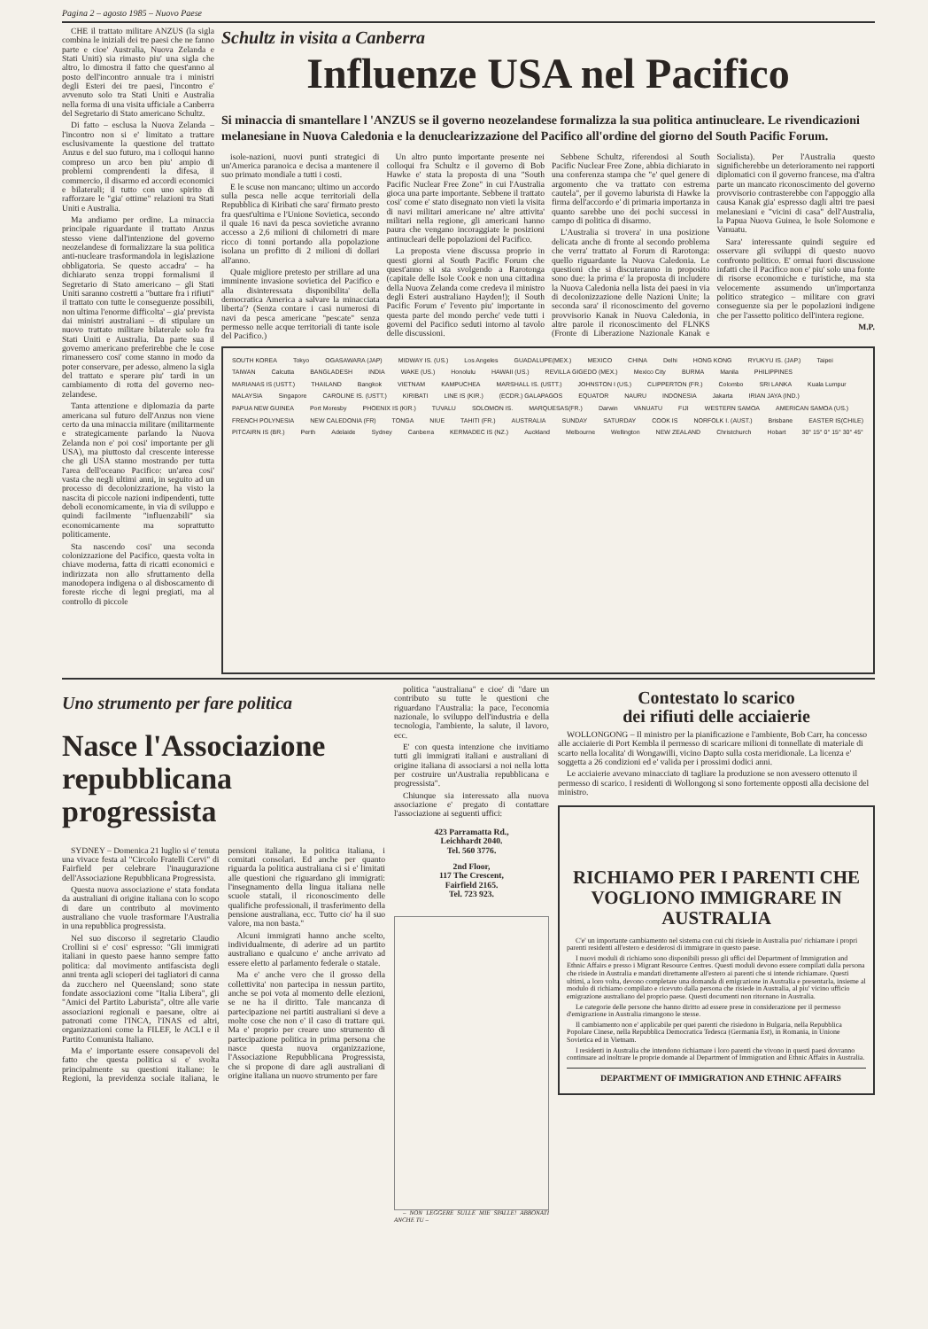Pagina 2 – agosto 1985 – Nuovo Paese
CHE il trattato militare ANZUS (la sigla combina le iniziali dei tre paesi che ne fanno parte e cioe' Australia, Nuova Zelanda e Stati Uniti) sia rimasto piu' una sigla che altro, lo dimostra il fatto che quest'anno al posto dell'incontro annuale tra i ministri degli Esteri dei tre paesi, l'incontro e' avvenuto solo tra Stati Uniti e Australia nella forma di una visita ufficiale a Canberra del Segretario di Stato americano Schultz.
Di fatto – esclusa la Nuova Zelanda – l'incontro non si e' limitato a trattare esclusivamente la questione del trattato Anzus e del suo futuro, ma i colloqui hanno compreso un arco ben piu' ampio di problemi comprendenti la difesa, il commercio, il disarmo ed accordi economici e bilaterali; il tutto con uno spirito di rafforzare le "gia' ottime" relazioni tra Stati Uniti e Australia.
Ma andiamo per ordine. La minaccia principale riguardante il trattato Anzus stesso viene dall'intenzione del governo neozelandese di formalizzare la sua politica anti-nucleare trasformandola in legislazione obbligatoria. Se questo accadra' – ha dichiarato senza troppi formalismi il Segretario di Stato americano – gli Stati Uniti saranno costretti a "buttare fra i rifiuti" il trattato con tutte le conseguenze possibili, non ultima l'enorme difficolta' – gia' prevista dai ministri australiani – di stipulare un nuovo trattato militare bilaterale solo fra Stati Uniti e Australia. Da parte sua il governo americano preferirebbe che le cose rimanessero cosi' come stanno in modo da poter conservare, per adesso, almeno la sigla del trattato e sperare piu' tardi in un cambiamento di rotta del governo neo-zelandese.
Tanta attenzione e diplomazia da parte americana sul futuro dell'Anzus non viene certo da una minaccia militare (militarmente e strategicamente parlando la Nuova Zelanda non e' poi cosi' importante per gli USA), ma piuttosto dal crescente interesse che gli USA stanno mostrando per tutta l'area dell'oceano Pacifico: un'area cosi' vasta che negli ultimi anni, in seguito ad un processo di decolonizzazione, ha visto la nascita di piccole nazioni indipendenti, tutte deboli economicamente, in via di sviluppo e quindi facilmente "influenzabili" sia economicamente ma soprattutto politicamente.
Sta nascendo cosi' una seconda colonizzazione del Pacifico, questa volta in chiave moderna, fatta di ricatti economici e indirizzata non allo sfruttamento della manodopera indigena o al disboscamento di foreste ricche di legni pregiati, ma al controllo di piccole
Schultz in visita a Canberra
Influenze USA nel Pacifico
Si minaccia di smantellare l 'ANZUS se il governo neozelandese formalizza la sua politica antinucleare. Le rivendicazioni melanesiane in Nuova Caledonia e la denuclearizzazione del Pacifico all'ordine del giorno del South Pacific Forum.
isole-nazioni, nuovi punti strategici di un'America paranoica e decisa a mantenere il suo primato mondiale a tutti i costi.
E le scuse non mancano; ultimo un accordo sulla pesca nelle acque territoriali della Repubblica di Kiribati che sara' firmato presto fra quest'ultima e l'Unione Sovietica, secondo il quale 16 navi da pesca sovietiche avranno accesso a 2,6 milioni di chilometri di mare ricco di tonni portando alla popolazione isolana un profitto di 2 milioni di dollari all'anno.
Quale migliore pretesto per strillare ad una imminente invasione sovietica del Pacifico e alla disinteressata disponibilita' della democratica America a salvare la minacciata liberta'? (Senza contare i casi numerosi di navi da pesca americane "pescate" senza permesso nelle acque territoriali di tante isole del Pacifico.)
Un altro punto importante presente nei colloqui fra Schultz e il governo di Bob Hawke e' stata la proposta di una "South Pacific Nuclear Free Zone" in cui l'Australia gioca una parte importante. Sebbene il trattato cosi' come e' stato disegnato non vieti la visita di navi militari americane ne' altre attivita' militari nella regione, gli americani hanno paura che vengano incoraggiate le posizioni antinucleari delle popolazioni del Pacifico.
La proposta viene discussa proprio in questi giorni al South Pacific Forum che quest'anno si sta svolgendo a Rarotonga (capitale delle Isole Cook e non una cittadina della Nuova Zelanda come credeva il ministro degli Esteri australiano Hayden!); il South Pacific Forum e' l'evento piu' importante in questa parte del mondo perche' vede tutti i governi del Pacifico seduti intorno al tavolo delle discussioni.
Sebbene Schultz, riferendosi al South Pacific Nuclear Free Zone, abbia dichiarato in una conferenza stampa che "e' quel genere di argomento che va trattato con estrema cautela", per il governo laburista di Hawke la firma dell'accordo e' di primaria importanza in quanto sarebbe uno dei pochi successi in campo di politica di disarmo.
L'Australia si trovera' in una posizione delicata anche di fronte al secondo problema che verra' trattato al Forum di Rarotonga: quello riguardante la Nuova Caledonia. Le questioni che si discuteranno in proposito sono due: la prima e' la proposta di includere la Nuova Caledonia nella lista dei paesi in via di decolonizzazione delle Nazioni Unite; la seconda sara' il riconoscimento del governo provvisorio Kanak in Nuova Caledonia, in altre parole il riconoscimento del FLNKS (Fronte di Liberazione Nazionale Kanak e Socialista). Per l'Australia questo significherebbe un deterioramento nei rapporti diplomatici con il governo francese, ma d'altra parte un mancato riconoscimento del governo provvisorio contrasterebbe con l'appoggio alla causa Kanak gia' espresso dagli altri tre paesi melanesiani e "vicini di casa" dell'Australia, la Papua Nuova Guinea, le Isole Solomone e Vanuatu.
Sara' interessante quindi seguire ed osservare gli sviluppi di questo nuovo confronto politico. E' ormai fuori discussione infatti che il Pacifico non e' piu' solo una fonte di risorse economiche e turistiche, ma sta velocemente assumendo un'importanza politico strategico – militare con gravi conseguenze sia per le popolazioni indigene che per l'assetto politico dell'intera regione.
M.P.
SOUTH KOREA Tokyo OGASAWARA (JAP) MIDWAY IS. (US.) Los Angeles GUADALUPE(MEX.) MEXICO CHINA Delhi HONG KONG RYUKYU IS. (JAP.) Taipei TAIWAN Calcutta BANGLADESH INDIA WAKE (US.) Honolulu HAWAII (US.) REVILLA GIGEDO (MEX.) Mexico City BURMA Manila PHILIPPINES MARIANAS IS (USTT.) THAILAND Bangkok VIETNAM KAMPUCHEA MARSHALL IS. (USTT.) JOHNSTON I (US.) CLIPPERTON (FR.) Colombo SRI LANKA Kuala Lumpur MALAYSIA Singapore CAROLINE IS. (USTT.) KIRIBATI LINE IS (KIR.) (ECDR.) GALAPAGOS EQUATOR NAURU INDONESIA Jakarta IRIAN JAYA (IND.) PAPUA NEW GUINEA Port Moresby PHOENIX IS (KIR.) TUVALU SOLOMON IS. MARQUESAS(FR.) Darwin VANUATU FIJI WESTERN SAMOA AMERICAN SAMOA (US.) FRENCH POLYNESIA NEW CALEDONIA (FR) TONGA NIUE TAHITI (FR.) AUSTRALIA SUNDAY SATURDAY COOK IS NORFOLK I. (AUST.) Brisbane EASTER IS(CHILE) PITCAIRN IS (BR.) Perth Adelaide Sydney Canberra KERMADEC IS (NZ.) Auckland Melbourne Wellington NEW ZEALAND Christchurch Hobart 30° 15° 0° 15° 30° 45°
Uno strumento per fare politica
Nasce l'Associazione repubblicana progressista
SYDNEY – Domenica 21 luglio si e' tenuta una vivace festa al "Circolo Fratelli Cervi" di Fairfield per celebrare l'inaugurazione dell'Associazione Repubblicana Progressista.
Questa nuova associazione e' stata fondata da australiani di origine italiana con lo scopo di dare un contributo al movimento australiano che vuole trasformare l'Australia in una repubblica progressista.
Nel suo discorso il segretario Claudio Crollini si e' cosi' espresso: "Gli immigrati italiani in questo paese hanno sempre fatto politica: dal movimento antifascista degli anni trenta agli scioperi dei tagliatori di canna da zucchero nel Queensland; sono state fondate associazioni come "Italia Libera", gli "Amici del Partito Laburista", oltre alle varie associazioni regionali e paesane, oltre ai patronati come l'INCA, l'INAS ed altri, organizzazioni come la FILEF, le ACLI e il Partito Comunista Italiano.
Ma e' importante essere consapevoli del fatto che questa politica si e' svolta principalmente su questioni italiane: le Regioni, la previdenza sociale italiana, le pensioni italiane, la politica italiana, i comitati consolari. Ed anche per quanto riguarda la politica australiana ci si e' limitati alle questioni che riguardano gli immigrati: l'insegnamento della lingua italiana nelle scuole statali, il riconoscimento delle qualifiche professionali, il trasferimento della pensione australiana, ecc. Tutto cio' ha il suo valore, ma non basta."
Alcuni immigrati hanno anche scelto, individualmente, di aderire ad un partito australiano e qualcuno e' anche arrivato ad essere eletto al parlamento federale o statale.
Ma e' anche vero che il grosso della collettivita' non partecipa in nessun partito, anche se poi vota al momento delle elezioni, se ne ha il diritto. Tale mancanza di partecipazione nei partiti australiani si deve a molte cose che non e' il caso di trattare qui. Ma e' proprio per creare uno strumento di partecipazione politica in prima persona che nasce questa nuova organizzazione, l'Associazione Repubblicana Progressista, che si propone di dare agli australiani di origine italiana un nuovo strumento per fare
politica "australiana" e cioe' di "dare un contributo su tutte le questioni che riguardano l'Australia: la pace, l'economia nazionale, lo sviluppo dell'industria e della tecnologia, l'ambiente, la salute, il lavoro, ecc.
E' con questa intenzione che invitiamo tutti gli immigrati italiani e australiani di origine italiana di associarsi a noi nella lotta per costruire un'Australia repubblicana e progressista".
Chiunque sia interessato alla nuova associazione e' pregato di contattare l'associazione ai seguenti uffici:
423 Parramatta Rd.,
Leichhardt 2040.
Tel. 560 3776.
2nd Floor,
117 The Crescent,
Fairfield 2165.
Tel. 723 923.
– NON LEGGERE SULLE MIE SPALLE! ABBONATI ANCHE TU –
Contestato lo scarico
dei rifiuti delle acciaierie
WOLLONGONG – Il ministro per la pianificazione e l'ambiente, Bob Carr, ha concesso alle acciaierie di Port Kembla il permesso di scaricare milioni di tonnellate di materiale di scarto nella localita' di Wongawilli, vicino Dapto sulla costa meridionale. La licenza e' soggetta a 26 condizioni ed e' valida per i prossimi dodici anni.
Le acciaierie avevano minacciato di tagliare la produzione se non avessero ottenuto il permesso di scarico. I residenti di Wollongong si sono fortemente opposti alla decisione del ministro.
RICHIAMO PER I PARENTI CHE VOGLIONO IMMIGRARE IN AUSTRALIA
C'e' un importante cambiamento nel sistema con cui chi risiede in Australia puo' richiamare i propri parenti residenti all'estero e desiderosi di immigrare in questo paese.
I nuovi moduli di richiamo sono disponibili presso gli uffici del Department of Immigration and Ethnic Affairs e presso i Migrant Resource Centres. Questi moduli devono essere compilati dalla persona che risiede in Australia e mandati direttamente all'estero ai parenti che si intende richiamare. Questi ultimi, a loro volta, devono completare una domanda di emigrazione in Australia e presentarla, insieme al modulo di richiamo compilato e ricevuto dalla persona che risiede in Australia, al piu' vicino ufficio emigrazione australiano del proprio paese. Questi documenti non ritornano in Australia.
Le categorie delle persone che hanno diritto ad essere prese in considerazione per il permesso d'emigrazione in Australia rimangono le stesse.
Il cambiamento non e' applicabile per quei parenti che risiedono in Bulgaria, nella Repubblica Popolare Cinese, nella Repubblica Democratica Tedesca (Germania Est), in Romania, in Unione Sovietica ed in Vietnam.
I residenti in Australia che intendono richiamare i loro parenti che vivono in questi paesi dovranno continuare ad inoltrare le proprie domande al Department of Immigration and Ethnic Affairs in Australia.
DEPARTMENT OF IMMIGRATION AND ETHNIC AFFAIRS